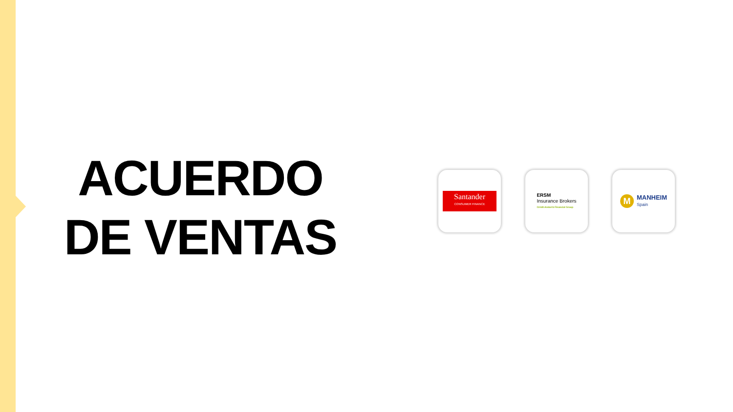ACUERDO DE VENTAS
Santander
CONSUMER FINANCE
ERSM
Insurance Brokers
Crèdit Andorrà Financial Group
M
MANHEIM
Spain